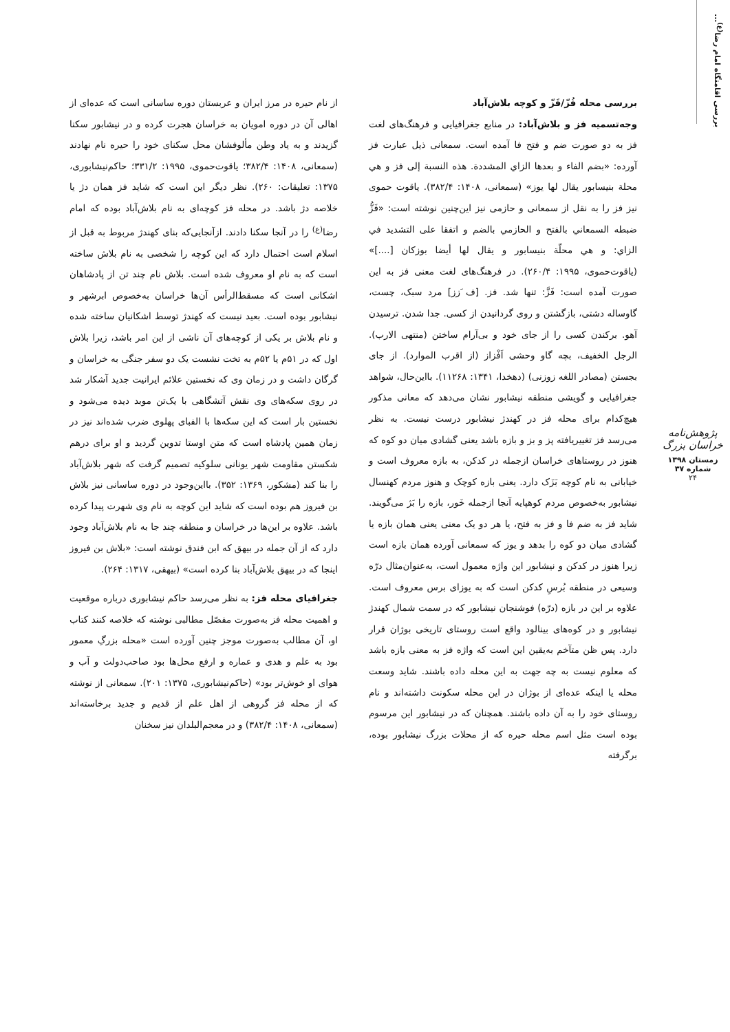بررسی اقامتگاه امام رضا<sup>(ع)</sup>...
پژوهش‌نامه خراسان بزرگ
زمستان ۱۳۹۸ شماره ۳۷
۲۴
بررسی محله فُزّ/فَزّ و کوچه بلاش‌آباد
وجه‌تسمیه فز و بلاش‌آباد: در منابع جغرافیایی و فرهنگ‌های لغت فز به دو صورت ضم و فتح فا آمده است. سمعانی ذیل عبارت فز آورده: «بضم الفاء و بعدها الزاي المشددة. هذه النسبة إلى فز و هي محلة بنيسابور يقال لها يوز» (سمعانی، ۱۴۰۸: ۳۸۲/۴). یاقوت حموی نیز فز را به نقل از سمعانی و حازمی نیز این‌چنین نوشته است: «فَزُّ ضبطه السمعاني بالفتح و الحازمي بالضم و اتفقا على التشديد في الزاي: و هي محلّة بنيسابور و يقال لها أيضا بوزكان [....]» (یاقوت‌حموی، ۱۹۹۵: ۲۶۰/۴). در فرهنگ‌های لغت معنی فز به این صورت آمده است: فَزَّ: تنها شد. فز. [ف َزز] مرد سبک، چست، گاوساله دشتی، بازگشتن و روی گردانیدن از کسی. جدا شدن. ترسیدن آهو. برکندن کسی را از جای خود و بی‌آرام ساختن (منتهی الارب). الرجل الخفیف، بچه گاو وحشی اَفْزاز (از اقرب الموارد). از جای بجستن (مصادر اللغه زوزنی) (دهخدا، ۱۳۴۱: ۱۱۲۶۸). بااین‌حال، شواهد جغرافیایی و گویشی منطقه نیشابور نشان می‌دهد که معانی مذکور هیچ‌کدام برای محله فز در کهندژ نیشابور درست نیست. به نظر می‌رسد فز تغییریافته پز و بز و بازه باشد یعنی گشادی میان دو کوه که هنوز در روستاهای خراسان ازجمله در کدکن، به بازه معروف است و خیابانی به نام کوچه بَزَک دارد. یعنی بازه کوچک و هنوز مردم کهنسال نیشابور به‌خصوص مردم کوهپایه آنجا ازجمله خَور، بازه را بَژ می‌گویند. شاید فز به ضم فا و فز به فتح، یا هر دو یک معنی یعنی همان بازه یا گشادی میان دو کوه را بدهد و یوز که سمعانی آورده همان بازه است زیرا هنوز در کدکن و نیشابور این واژه معمول است، به‌عنوان‌مثال درّه وسیعی در منطقه بُرسِ کدکن است که به یوزای برس معروف است. علاوه بر این در بازه (درّه) فوشنجان نیشابور که در سمت شمال کهندژ نیشابور و در کوه‌های بینالود واقع است روستای تاریخی بوژان قرار دارد. پس ظن متآخم به‌یقین این است که واژه فز به معنی بازه باشد که معلوم نیست به چه جهت به این محله داده باشند. شاید وسعت محله یا اینکه عده‌ای از بوژان در این محله سکونت داشته‌اند و نام روستای خود را به آن داده باشند. همچنان که در نیشابور این مرسوم بوده است مثل اسم محله حیره که از محلات بزرگ نیشابور بوده، برگرفته
از نام حیره در مرز ایران و عربستان دوره ساسانی است که عده‌ای از اهالی آن در دوره امویان به خراسان هجرت کرده و در نیشابور سکنا گزیدند و به یاد وطن مألوفشان محل سکنای خود را حیره نام نهادند (سمعانی، ۱۴۰۸: ۳۸۲/۴؛ یاقوت‌حموی، ۱۹۹۵: ۳۳۱/۲؛ حاکم‌نیشابوری، ۱۳۷۵: تعلیقات: ۲۶۰). نظر دیگر این است که شاید فز همان دژ یا خلاصه دژ باشد. در محله فز کوچه‌ای به نام بلاش‌آباد بوده که امام رضا<sup>(ع)</sup> را در آنجا سکنا دادند. ازآنجایی‌که بنای کهندژ مربوط به قبل از اسلام است احتمال دارد که این کوچه را شخصی به نام بلاش ساخته است که به نام او معروف شده است. بلاش نام چند تن از پادشاهان اشکانی است که مسقط‌الرأس آن‌ها خراسان به‌خصوص ابرشهر و نیشابور بوده است. بعید نیست که کهندژ توسط اشکانیان ساخته شده و نام بلاش بر یکی از کوچه‌های آن ناشی از این امر باشد، زیرا بلاش اول که در ۵۱م یا ۵۲م به تخت نشست یک دو سفر جنگی به خراسان و گرگان داشت و در زمان وی که نخستین علائم ایرانیت جدید آشکار شد در روی سکه‌های وی نقش آتشگاهی با یک‌تن موبد دیده می‌شود و نخستین بار است که این سکه‌ها با الفبای پهلوی ضرب شده‌اند نیز در زمان همین پادشاه است که متن اوستا تدوین گردید و او برای درهم شکستن مقاومت شهر یونانی سلوکیه تصمیم گرفت که شهر بلاش‌آباد را بنا کند (مشکور، ۱۳۶۹: ۳۵۲). بااین‌وجود در دوره ساسانی نیز بلاش بن فیروز هم بوده است که شاید این کوچه به نام وی شهرت پیدا کرده باشد. علاوه بر این‌ها در خراسان و منطقه چند جا به نام بلاش‌آباد وجود دارد که از آن جمله در بیهق که ابن فندق نوشته است: «بلاش بن فیروز اینجا که در بیهق بلاش‌آباد بنا کرده است» (بیهقی، ۱۳۱۷: ۲۶۴).
جغرافیای محله فز: به نظر می‌رسد حاکم نیشابوری درباره موقعیت و اهمیت محله فز به‌صورت مفصّل مطالبی نوشته که خلاصه کنند کتاب او، آن مطالب به‌صورت موجز چنین آورده است «محله بزرگِ معمور بود به علم و هدی و عماره و ارفع محل‌ها بود صاحب‌دولت و آب و هوای او خوش‌تر بود» (حاکم‌نیشابوری، ۱۳۷۵: ۲۰۱). سمعانی از نوشته که از محله فز گروهی از اهل علم از قدیم و جدید برخاسته‌اند (سمعانی، ۱۴۰۸: ۳۸۲/۴) و در معجم‌البلدان نیز سخنان